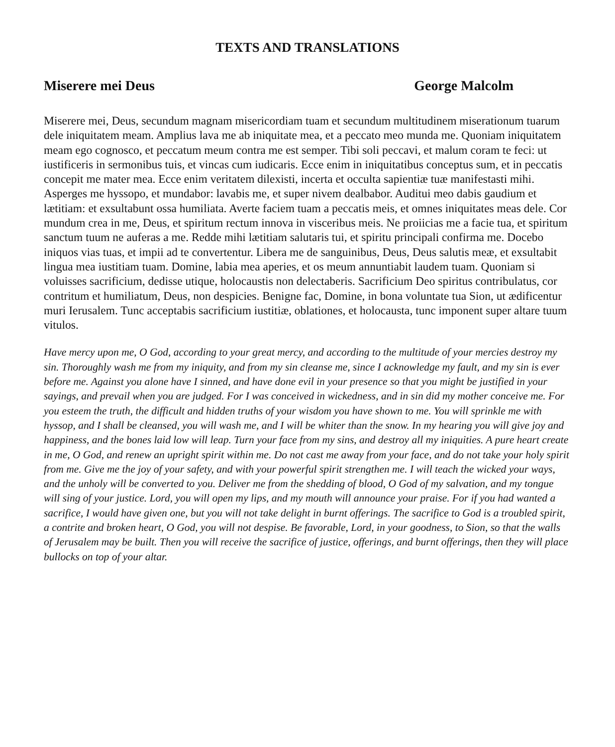TEXTS AND TRANSLATIONS
Miserere mei Deus George Malcolm
Miserere mei, Deus, secundum magnam misericordiam tuam et secundum multitudinem miserationum tuarum dele iniquitatem meam. Amplius lava me ab iniquitate mea, et a peccato meo munda me. Quoniam iniquitatem meam ego cognosco, et peccatum meum contra me est semper. Tibi soli peccavi, et malum coram te feci: ut iustificeris in sermonibus tuis, et vincas cum iudicaris. Ecce enim in iniquitatibus conceptus sum, et in peccatis concepit me mater mea. Ecce enim veritatem dilexisti, incerta et occulta sapientiæ tuæ manifestasti mihi. Asperges me hyssopo, et mundabor: lavabis me, et super nivem dealbabor. Auditui meo dabis gaudium et lætitiam: et exsultabunt ossa humiliata. Averte faciem tuam a peccatis meis, et omnes iniquitates meas dele. Cor mundum crea in me, Deus, et spiritum rectum innova in visceribus meis. Ne proiicias me a facie tua, et spiritum sanctum tuum ne auferas a me. Redde mihi lætitiam salutaris tui, et spiritu principali confirma me. Docebo iniquos vias tuas, et impii ad te convertentur. Libera me de sanguinibus, Deus, Deus salutis meæ, et exsultabit lingua mea iustitiam tuam. Domine, labia mea aperies, et os meum annuntiabit laudem tuam. Quoniam si voluisses sacrificium, dedisse utique, holocaustis non delectaberis. Sacrificium Deo spiritus contribulatus, cor contritum et humiliatum, Deus, non despicies. Benigne fac, Domine, in bona voluntate tua Sion, ut ædificentur muri Ierusalem. Tunc acceptabis sacrificium iustitiæ, oblationes, et holocausta, tunc imponent super altare tuum vitulos.
Have mercy upon me, O God, according to your great mercy, and according to the multitude of your mercies destroy my sin. Thoroughly wash me from my iniquity, and from my sin cleanse me, since I acknowledge my fault, and my sin is ever before me. Against you alone have I sinned, and have done evil in your presence so that you might be justified in your sayings, and prevail when you are judged. For I was conceived in wickedness, and in sin did my mother conceive me. For you esteem the truth, the difficult and hidden truths of your wisdom you have shown to me. You will sprinkle me with hyssop, and I shall be cleansed, you will wash me, and I will be whiter than the snow. In my hearing you will give joy and happiness, and the bones laid low will leap. Turn your face from my sins, and destroy all my iniquities. A pure heart create in me, O God, and renew an upright spirit within me. Do not cast me away from your face, and do not take your holy spirit from me. Give me the joy of your safety, and with your powerful spirit strengthen me. I will teach the wicked your ways, and the unholy will be converted to you. Deliver me from the shedding of blood, O God of my salvation, and my tongue will sing of your justice. Lord, you will open my lips, and my mouth will announce your praise. For if you had wanted a sacrifice, I would have given one, but you will not take delight in burnt offerings. The sacrifice to God is a troubled spirit, a contrite and broken heart, O God, you will not despise. Be favorable, Lord, in your goodness, to Sion, so that the walls of Jerusalem may be built. Then you will receive the sacrifice of justice, offerings, and burnt offerings, then they will place bullocks on top of your altar.